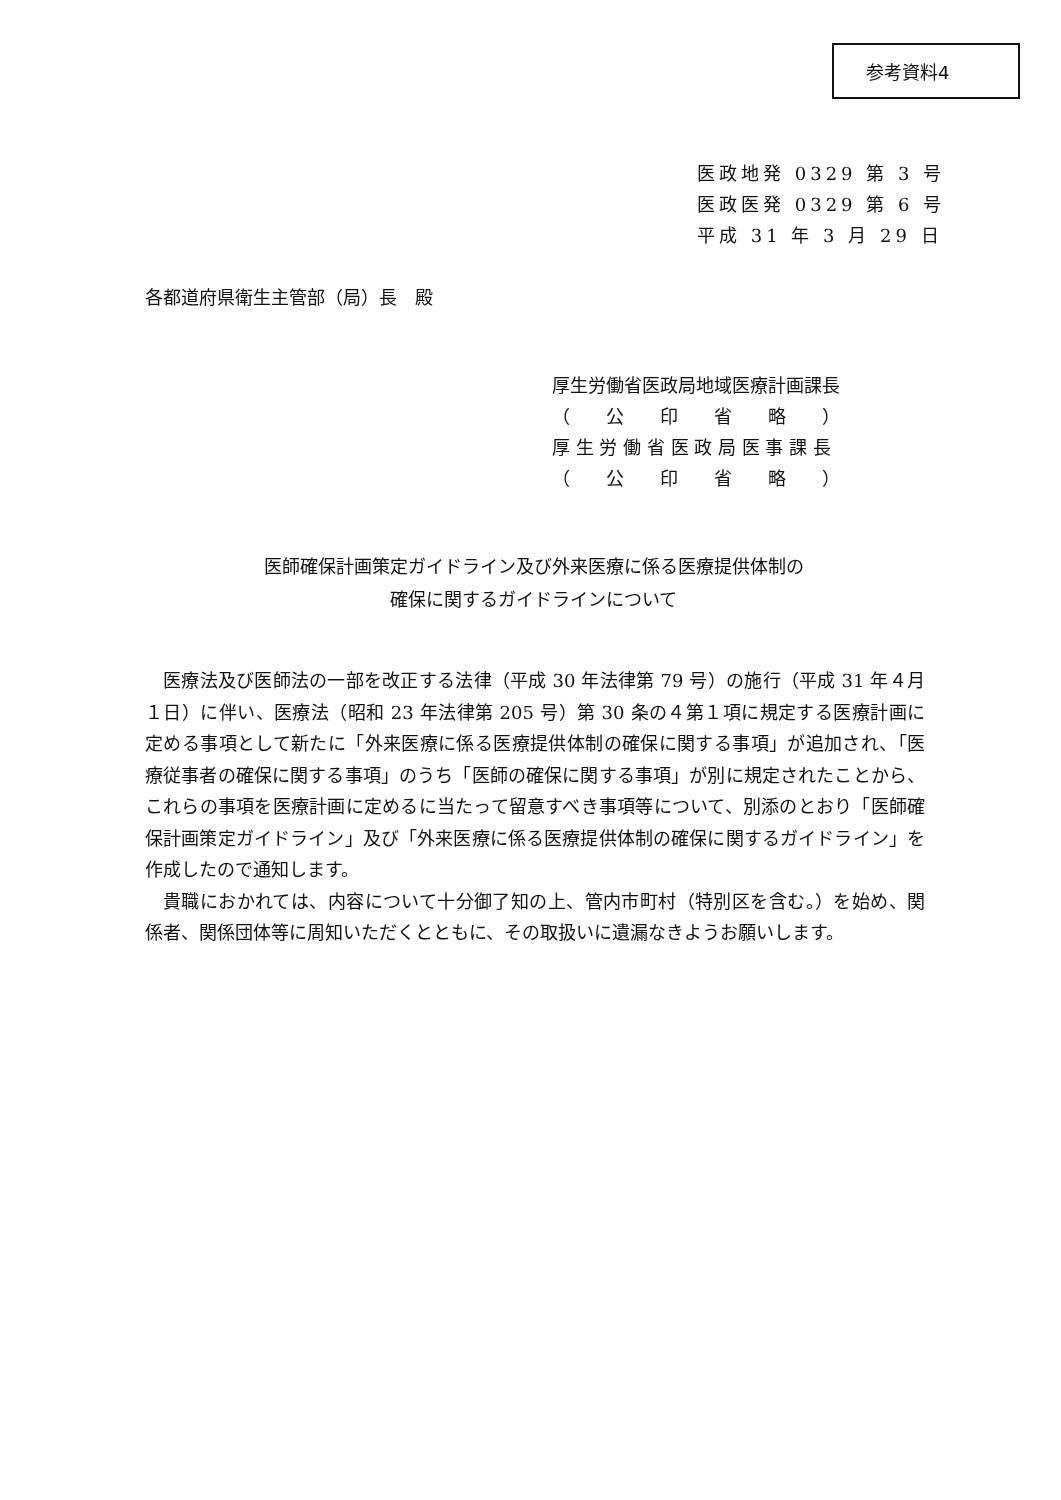参考資料4
医政地発 0329 第 3 号
医政医発 0329 第 6 号
平成 31 年 3 月 29 日
各都道府県衛生主管部（局）長　殿
厚生労働省医政局地域医療計画課長
（　　公　　印　　省　　略　　）
厚 生 労 働 省 医 政 局 医 事 課 長
（　　公　　印　　省　　略　　）
医師確保計画策定ガイドライン及び外来医療に係る医療提供体制の
確保に関するガイドラインについて
医療法及び医師法の一部を改正する法律（平成 30 年法律第 79 号）の施行（平成 31 年４月１日）に伴い、医療法（昭和 23 年法律第 205 号）第 30 条の４第１項に規定する医療計画に定める事項として新たに「外来医療に係る医療提供体制の確保に関する事項」が追加され、「医療従事者の確保に関する事項」のうち「医師の確保に関する事項」が別に規定されたことから、これらの事項を医療計画に定めるに当たって留意すべき事項等について、別添のとおり「医師確保計画策定ガイドライン」及び「外来医療に係る医療提供体制の確保に関するガイドライン」を作成したので通知します。
貴職におかれては、内容について十分御了知の上、管内市町村（特別区を含む。）を始め、関係者、関係団体等に周知いただくとともに、その取扱いに遺漏なきようお願いします。